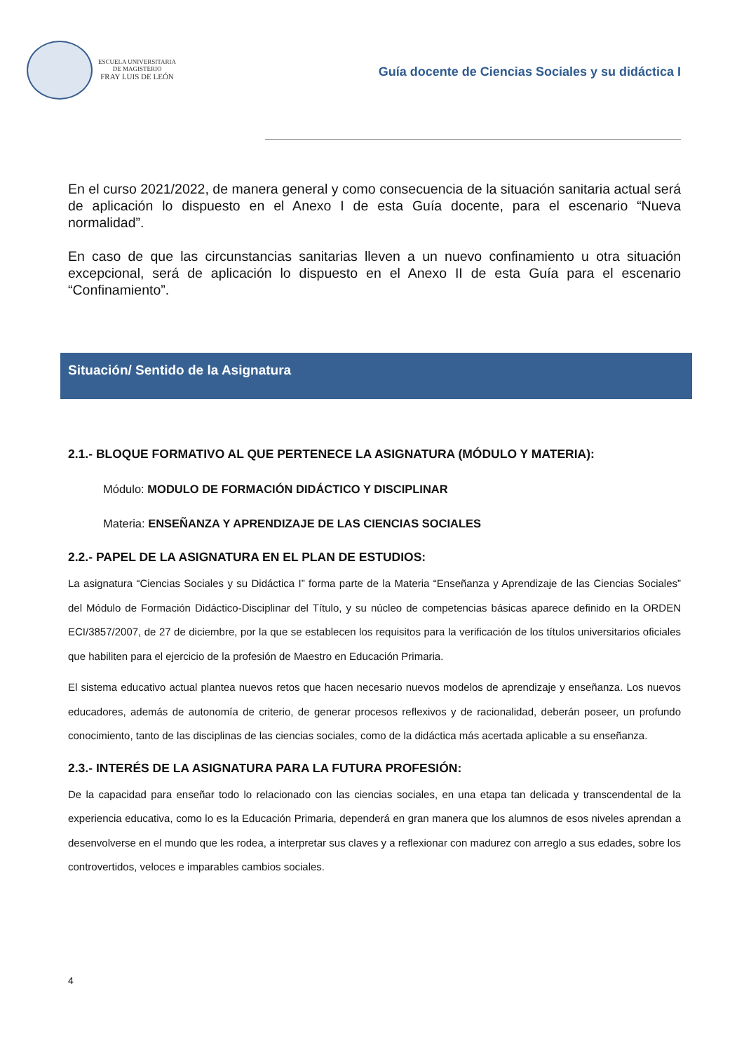ESCUELA UNIVERSITARIA
DE MAGISTERIO
FRAY LUIS DE LEÓN
Guía docente de Ciencias Sociales y su didáctica I
En el curso 2021/2022, de manera general y como consecuencia de la situación sanitaria actual será de aplicación lo dispuesto en el Anexo I de esta Guía docente, para el escenario “Nueva normalidad”.
En caso de que las circunstancias sanitarias lleven a un nuevo confinamiento u otra situación excepcional, será de aplicación lo dispuesto en el Anexo II de esta Guía para el escenario “Confinamiento”.
Situación/ Sentido de la Asignatura
2.1.- BLOQUE FORMATIVO AL QUE PERTENECE LA ASIGNATURA (MÓDULO Y MATERIA):
Módulo: MODULO DE FORMACIÓN DIDÁCTICO Y DISCIPLINAR
Materia: ENSEÑANZA Y APRENDIZAJE DE LAS CIENCIAS SOCIALES
2.2.- PAPEL DE LA ASIGNATURA EN EL PLAN DE ESTUDIOS:
La asignatura “Ciencias Sociales y su Didáctica I” forma parte de la Materia “Enseñanza y Aprendizaje de las Ciencias Sociales” del Módulo de Formación Didáctico-Disciplinar del Título, y su núcleo de competencias básicas aparece definido en la ORDEN ECI/3857/2007, de 27 de diciembre, por la que se establecen los requisitos para la verificación de los títulos universitarios oficiales que habiliten para el ejercicio de la profesión de Maestro en Educación Primaria.
El sistema educativo actual plantea nuevos retos que hacen necesario nuevos modelos de aprendizaje y enseñanza. Los nuevos educadores, además de autonomía de criterio, de generar procesos reflexivos y de racionalidad, deberán poseer, un profundo conocimiento, tanto de las disciplinas de las ciencias sociales, como de la didáctica más acertada aplicable a su enseñanza.
2.3.- INTERÉS DE LA ASIGNATURA PARA LA FUTURA PROFESIÓN:
De la capacidad para enseñar todo lo relacionado con las ciencias sociales, en una etapa tan delicada y transcendental de la experiencia educativa, como lo es la Educación Primaria, dependerá en gran manera que los alumnos de esos niveles aprendan a desenvolverse en el mundo que les rodea, a interpretar sus claves y a reflexionar con madurez con arreglo a sus edades, sobre los controvertidos, veloces e imparables cambios sociales.
4